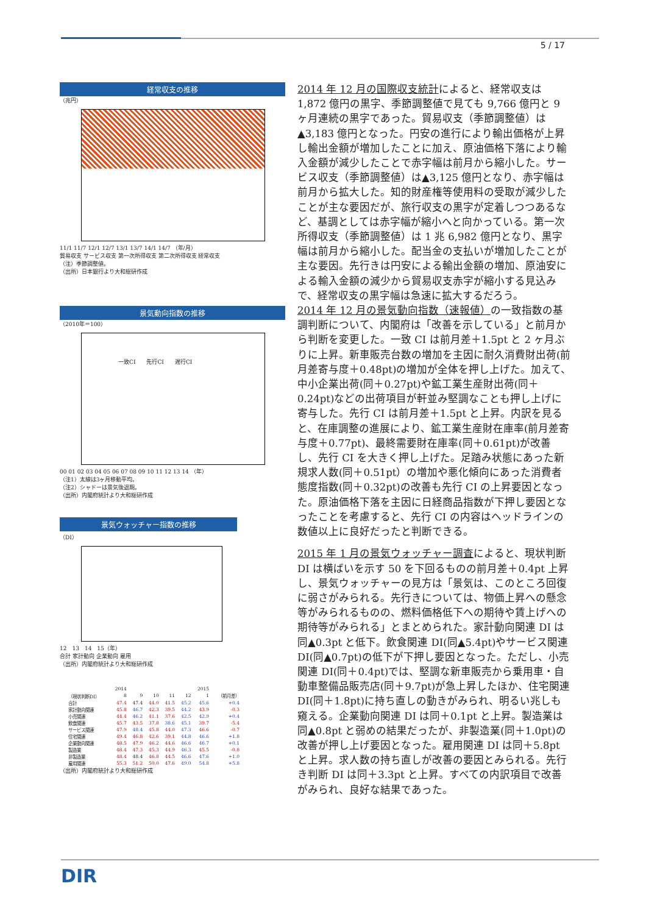5 / 17
経常収支の推移
（兆円）
11/1 11/7 12/1 12/7 13/1 13/7 14/1 14/7 （年/月）
貿易収支 サービス収支 第一次所得収支 第二次所得収支 経常収支
（注）季節調整値。
（出所）日本銀行より大和総研作成
景気動向指数の推移
（2010年＝100）
一致CI　　先行CI　　遅行CI
00 01 02 03 04 05 06 07 08 09 10 11 12 13 14 （年）
（注1）太線は3ヶ月移動平均。
（注2）シャドーは景気後退期。
（出所）内閣府統計より大和総研作成
景気ウォッチャー指数の推移
（DI）
12　13　14　15（年）
合計 家計動向 企業動向 雇用
（出所）内閣府統計より大和総研作成
| | 2014 | | | | | 2015 | |
| --- | --- | --- | --- | --- | --- | --- | --- |
| （現状判断DI） | 8 | 9 | 10 | 11 | 12 | 1 | （前月差） |
| 合計 | 47.4 | 47.4 | 44.0 | 41.5 | 45.2 | 45.6 | +0.4 |
| 家計動向関連 | 45.8 | 46.7 | 42.3 | 39.5 | 44.2 | 43.9 | -0.3 |
| 小売関連 | 44.4 | 46.2 | 41.1 | 37.6 | 42.5 | 42.9 | +0.4 |
| 飲食関連 | 45.7 | 43.5 | 37.8 | 38.6 | 45.1 | 39.7 | -5.4 |
| サービス関連 | 47.9 | 48.4 | 45.8 | 44.0 | 47.3 | 46.6 | -0.7 |
| 住宅関連 | 49.4 | 46.8 | 42.6 | 39.1 | 44.8 | 46.6 | +1.8 |
| 企業動向関連 | 48.5 | 47.9 | 46.2 | 44.6 | 46.6 | 46.7 | +0.1 |
| 製造業 | 48.4 | 47.3 | 45.3 | 44.9 | 46.3 | 45.5 | -0.8 |
| 非製造業 | 48.4 | 48.4 | 46.8 | 44.5 | 46.6 | 47.6 | +1.0 |
| 雇用関連 | 55.3 | 51.2 | 50.0 | 47.6 | 49.0 | 54.8 | +5.8 |
（出所）内閣府統計より大和総研作成
2014 年 12 月の国際収支統計によると、経常収支は 1,872 億円の黒字、季節調整値で見ても 9,766 億円と 9 ヶ月連続の黒字であった。貿易収支（季節調整値）は▲3,183 億円となった。円安の進行により輸出価格が上昇し輸出金額が増加したことに加え、原油価格下落により輸入金額が減少したことで赤字幅は前月から縮小した。サービス収支（季節調整値）は▲3,125 億円となり、赤字幅は前月から拡大した。知的財産権等使用料の受取が減少したことが主な要因だが、旅行収支の黒字が定着しつつあるなど、基調としては赤字幅が縮小へと向かっている。第一次所得収支（季節調整値）は 1 兆 6,982 億円となり、黒字幅は前月から縮小した。配当金の支払いが増加したことが主な要因。先行きは円安による輸出金額の増加、原油安による輸入金額の減少から貿易収支赤字が縮小する見込みで、経常収支の黒字幅は急速に拡大するだろう。
2014 年 12 月の景気動向指数（速報値）の一致指数の基調判断について、内閣府は「改善を示している」と前月から判断を変更した。一致 CI は前月差＋1.5pt と 2 ヶ月ぶりに上昇。新車販売台数の増加を主因に耐久消費財出荷(前月差寄与度＋0.48pt)の増加が全体を押し上げた。加えて、中小企業出荷(同＋0.27pt)や鉱工業生産財出荷(同＋0.24pt)などの出荷項目が軒並み堅調なことも押し上げに寄与した。先行 CI は前月差＋1.5pt と上昇。内訳を見ると、在庫調整の進展により、鉱工業生産財在庫率(前月差寄与度＋0.77pt)、最終需要財在庫率(同＋0.61pt)が改善し、先行 CI を大きく押し上げた。足踏み状態にあった新規求人数(同＋0.51pt）の増加や悪化傾向にあった消費者態度指数(同＋0.32pt)の改善も先行 CI の上昇要因となった。原油価格下落を主因に日経商品指数が下押し要因となったことを考慮すると、先行 CI の内容はヘッドラインの数値以上に良好だったと判断できる。
2015 年 1 月の景気ウォッチャー調査によると、現状判断 DI は横ばいを示す 50 を下回るものの前月差＋0.4pt 上昇し、景気ウォッチャーの見方は「景気は、このところ回復に弱さがみられる。先行きについては、物価上昇への懸念等がみられるものの、燃料価格低下への期待や賃上げへの期待等がみられる」とまとめられた。家計動向関連 DI は同▲0.3pt と低下。飲食関連 DI(同▲5.4pt)やサービス関連 DI(同▲0.7pt)の低下が下押し要因となった。ただし、小売関連 DI(同＋0.4pt)では、堅調な新車販売から乗用車・自動車整備品販売店(同＋9.7pt)が急上昇したほか、住宅関連 DI(同＋1.8pt)に持ち直しの動きがみられ、明るい兆しも窺える。企業動向関連 DI は同＋0.1pt と上昇。製造業は同▲0.8pt と弱めの結果だったが、非製造業(同＋1.0pt)の改善が押し上げ要因となった。雇用関連 DI は同＋5.8pt と上昇。求人数の持ち直しが改善の要因とみられる。先行き判断 DI は同＋3.3pt と上昇。すべての内訳項目で改善がみられ、良好な結果であった。
DIR